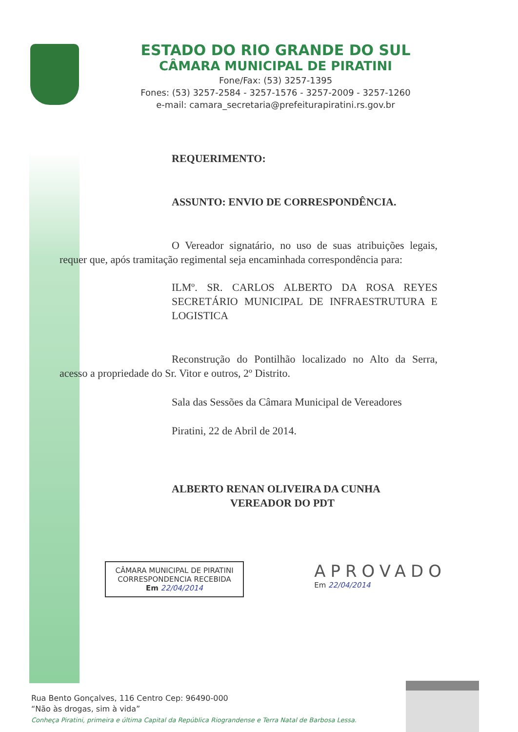ESTADO DO RIO GRANDE DO SUL
CÂMARA MUNICIPAL DE PIRATINI
Fone/Fax: (53) 3257-1395
Fones: (53) 3257-2584 - 3257-1576 - 3257-2009 - 3257-1260
e-mail: camara_secretaria@prefeiturapiratini.rs.gov.br
REQUERIMENTO:
ASSUNTO: ENVIO DE CORRESPONDÊNCIA.
O Vereador signatário, no uso de suas atribuições legais, requer que, após tramitação regimental seja encaminhada correspondência para:
ILMº. SR. CARLOS ALBERTO DA ROSA REYES SECRETÁRIO MUNICIPAL DE INFRAESTRUTURA E LOGISTICA
Reconstrução do Pontilhão localizado no Alto da Serra, acesso a propriedade do Sr. Vitor e outros, 2º Distrito.
Sala das Sessões da Câmara Municipal de Vereadores
Piratini, 22 de Abril de 2014.
ALBERTO RENAN OLIVEIRA DA CUNHA
VEREADOR DO PDT
CÂMARA MUNICIPAL DE PIRATINI
CORRESPONDENCIA RECEBIDA
Em 22/04/2014
APROVADO
Em 22/04/2014
Rua Bento Gonçalves, 116 Centro Cep: 96490-000
“Não às drogas, sim à vida”
Conheça Piratini, primeira e última Capital da República Riograndense e Terra Natal de Barbosa Lessa.